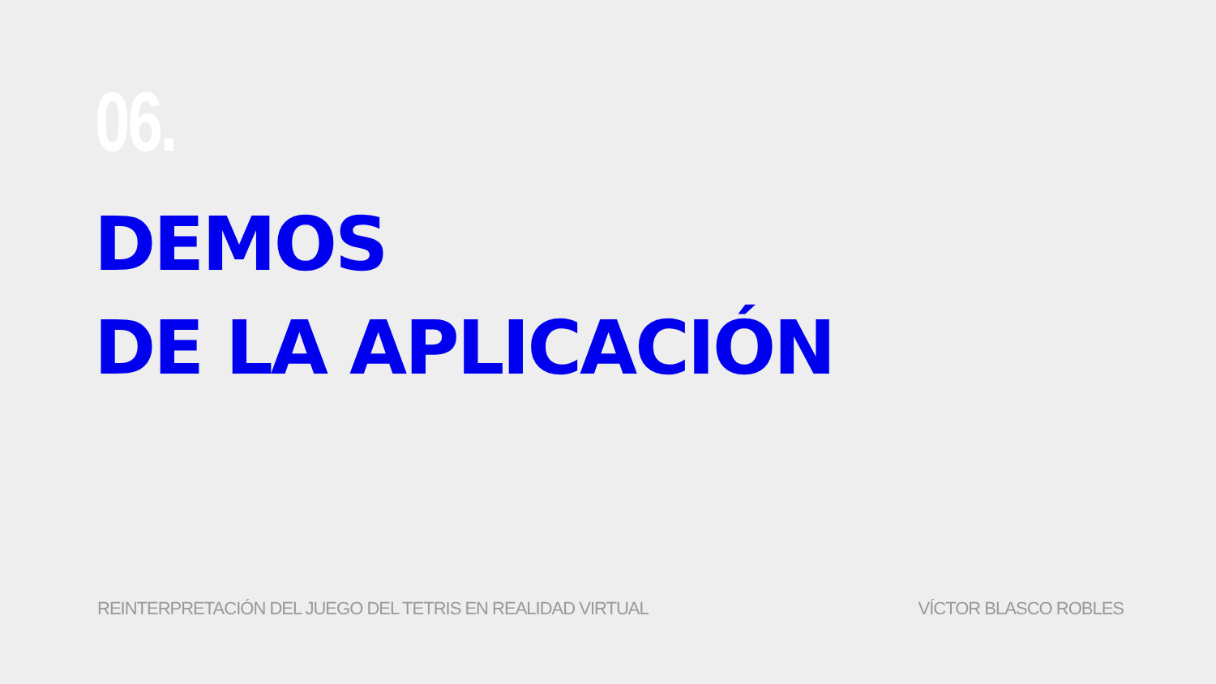06.
DEMOS
DE LA APLICACIÓN
REINTERPRETACIÓN DEL JUEGO DEL TETRIS EN REALIDAD VIRTUAL VÍCTOR BLASCO ROBLES